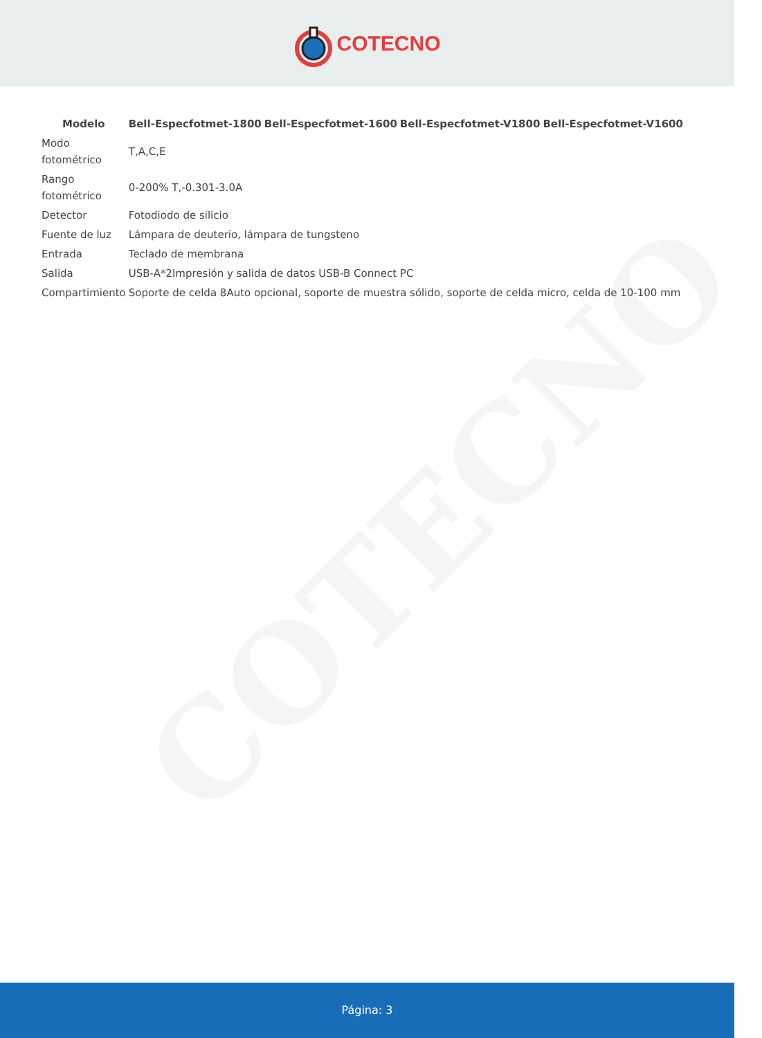COTECNO
COTECNO
| Modelo | Bell-Especfotmet-1800 | Bell-Especfotmet-1600 | Bell-Especfotmet-V1800 | Bell-Especfotmet-V1600 |
| --- | --- | --- | --- | --- |
| Modo fotométrico | T,A,C,E | | | |
| Rango fotométrico | 0-200% T,-0.301-3.0A | | | |
| Detector | Fotodiodo de silicio | | | |
| Fuente de luz | Lámpara de deuterio, lámpara de tungsteno | | | |
| Entrada | Teclado de membrana | | | |
| Salida | USB-A*2Impresión y salida de datos USB-B Connect PC | | | |
| Compartimiento | Soporte de celda 8Auto opcional, soporte de muestra sólido, soporte de celda micro, celda de 10-100 mm | | | |
Página: 3